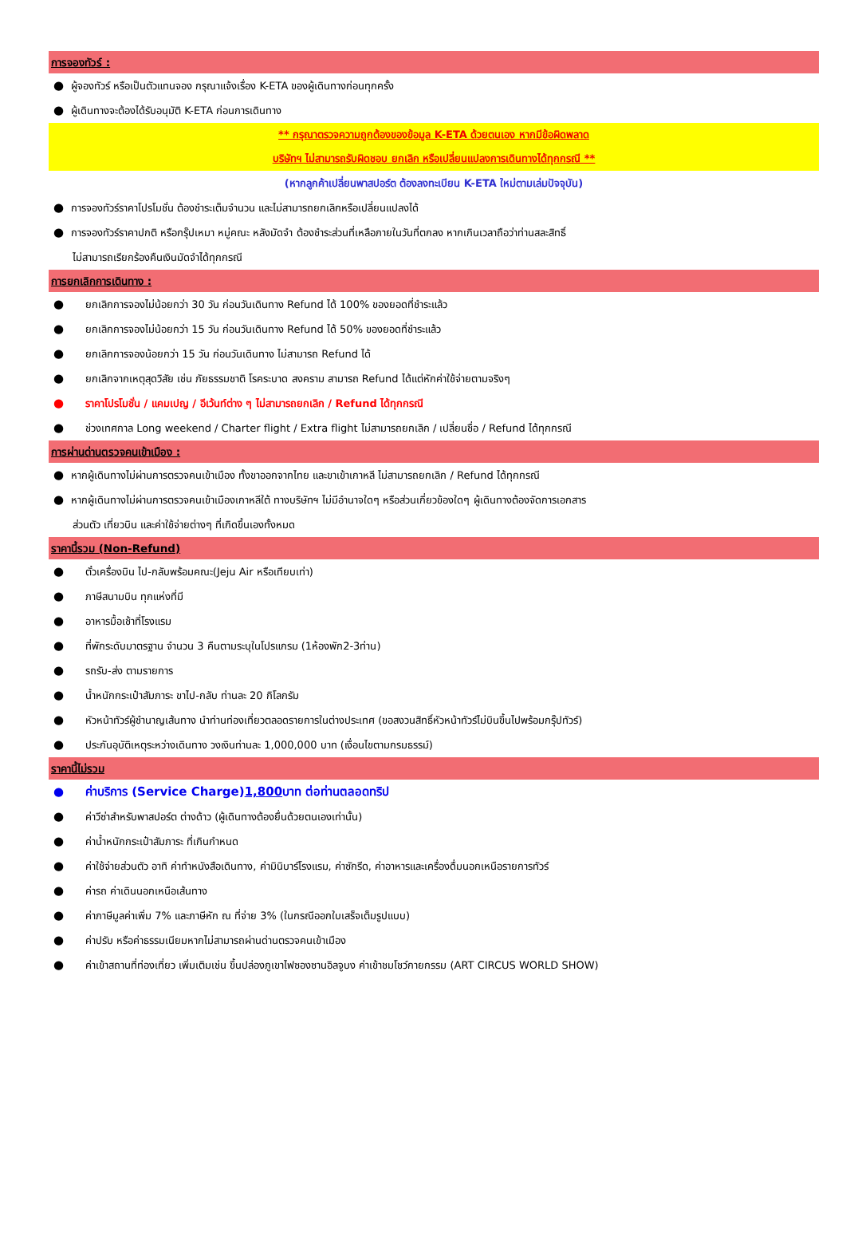การจองทัวร์ :
● ผู้จองทัวร์ หรือเป็นตัวแทนจอง กรุณาแจ้งเรื่อง K-ETA ของผู้เดินทางก่อนทุกครั้ง
● ผู้เดินทางจะต้องได้รับอนุมัติ K-ETA ก่อนการเดินทาง
** กรุณาตรวจความถูกต้องของข้อมูล K-ETA ด้วยตนเอง หากมีข้อผิดพลาด
บริษัทฯ ไม่สามารถรับผิดชอบ ยกเลิก หรือเปลี่ยนแปลงการเดินทางได้ทุกกรณี **
(หากลูกค้าเปลี่ยนพาสปอร์ต ต้องลงทะเบียน K-ETA ใหม่ตามเล่มปัจจุบัน)
● การจองทัวร์ราคาโปรโมชั่น ต้องชำระเต็มจำนวน และไม่สามารถยกเลิกหรือเปลี่ยนแปลงได้
● การจองทัวร์ราคาปกติ หรือกรุ๊ปเหมา หมู่คณะ หลังมัดจำ ต้องชำระส่วนที่เหลือภายในวันที่ตกลง หากเกินเวลาถือว่าท่านสละสิทธิ์
ไม่สามารถเรียกร้องคืนเงินมัดจำได้ทุกกรณี
การยกเลิกการเดินทาง :
● ยกเลิกการจองไม่น้อยกว่า 30 วัน ก่อนวันเดินทาง Refund ได้ 100% ของยอดที่ชำระแล้ว
● ยกเลิกการจองไม่น้อยกว่า 15 วัน ก่อนวันเดินทาง Refund ได้ 50% ของยอดที่ชำระแล้ว
● ยกเลิกการจองน้อยกว่า 15 วัน ก่อนวันเดินทาง ไม่สามารถ Refund ได้
● ยกเลิกจากเหตุสุดวิสัย เช่น ภัยธรรมชาติ โรคระบาด สงคราม สามารถ Refund ได้แต่หักค่าใช้จ่ายตามจริงๆ
● ราคาโปรโมชั่น / แคมเปญ / อีเว้นท์ต่าง ๆ ไม่สามารถยกเลิก / Refund ได้ทุกกรณี
● ช่วงเทศกาล Long weekend / Charter flight / Extra flight ไม่สามารถยกเลิก / เปลี่ยนชื่อ / Refund ได้ทุกกรณี
การผ่านด่านตรวจคนเข้าเมือง :
● หากผู้เดินทางไม่ผ่านการตรวจคนเข้าเมือง ทั้งขาออกจากไทย และขาเข้าเกาหลี ไม่สามารถยกเลิก / Refund ได้ทุกกรณี
● หากผู้เดินทางไม่ผ่านการตรวจคนเข้าเมืองเกาหลีใต้ ทางบริษัทฯ ไม่มีอำนาจใดๆ หรือส่วนเกี่ยวข้องใดๆ ผู้เดินทางต้องจัดการเอกสาร
ส่วนตัว เที่ยวบิน และค่าใช้จ่ายต่างๆ ที่เกิดขึ้นเองทั้งหมด
ราคานี้รวม (Non-Refund)
● ตั๋วเครื่องบิน ไป-กลับพร้อมคณะ(Jeju Air หรือเทียบเท่า)
● ภาษีสนามบิน ทุกแห่งที่มี
● อาหารมื้อเช้าที่โรงแรม
● ที่พักระดับมาตรฐาน จำนวน 3 คืนตามระบุในโปรแกรม (1ห้องพัก2-3ท่าน)
● รถรับ-ส่ง ตามรายการ
● น้ำหนักกระเป๋าสัมภาระ ขาไป-กลับ ท่านละ 20 กิโลกรัม
● หัวหน้าทัวร์ผู้ชำนาญเส้นทาง นำท่านท่องเที่ยวตลอดรายการในต่างประเทศ (ขอสงวนสิทธิ์หัวหน้าทัวร์ไม่บินขึ้นไปพร้อมกรุ๊ปทัวร์)
● ประกันอุบัติเหตุระหว่างเดินทาง วงเงินท่านละ 1,000,000 บาท (เงื่อนไขตามกรมธรรม์)
ราคานี้ไม่รวม
● ค่าบริการ (Service Charge) 1,800 บาท ต่อท่านตลอดทริป
● ค่าวีซ่าสำหรับพาสปอร์ต ต่างด้าว (ผู้เดินทางต้องยื่นด้วยตนเองเท่านั้น)
● ค่าน้ำหนักกระเป๋าสัมภาระ ที่เกินกำหนด
● ค่าใช้จ่ายส่วนตัว อาทิ ค่าทำหนังสือเดินทาง, ค่ามินิบาร์โรงแรม, ค่าซักรีด, ค่าอาหารและเครื่องดื่มนอกเหนือรายการทัวร์
● ค่ารถ ค่าเดินนอกเหนือเส้นทาง
● ค่าภาษีมูลค่าเพิ่ม 7% และภาษีหัก ณ ที่จ่าย 3% (ในกรณีออกใบเสร็จเต็มรูปแบบ)
● ค่าปรับ หรือค่าธรรมเนียมหากไม่สามารถผ่านด่านตรวจคนเข้าเมือง
● ค่าเข้าสถานที่ท่องเที่ยว เพิ่มเติมเช่น ขึ้นปล่องภูเขาไฟซองซานอิลจูบง ค่าเข้าชมโชว์กายกรรม (ART CIRCUS WORLD SHOW)